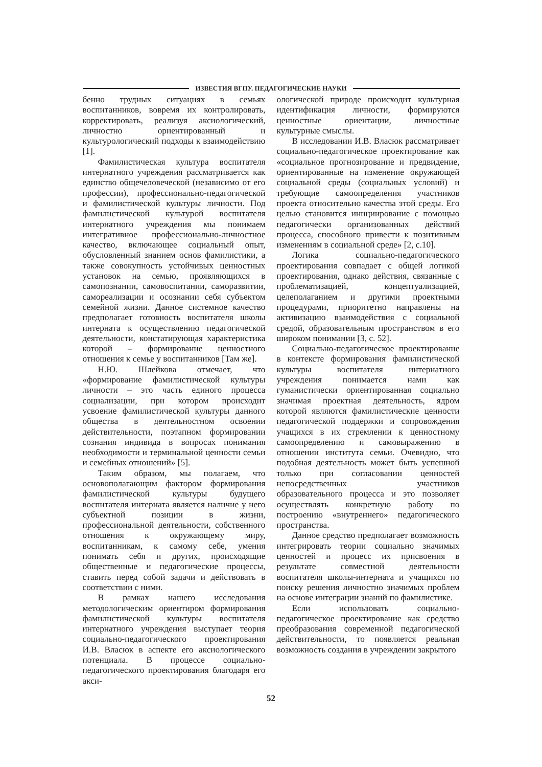ИЗВЕСТИЯ ВГПУ. ПЕДАГОГИЧЕСКИЕ НАУКИ
бенно трудных ситуациях в семьях воспитанников, вовремя их контролировать, корректировать, реализуя аксиологический, личностно ориентированный и культурологический подходы к взаимодействию [1].
Фамилистическая культура воспитателя интернатного учреждения рассматривается как единство общечеловеческой (независимо от его профессии), профессионально-педагогической и фамилистической культуры личности. Под фамилистической культурой воспитателя интернатного учреждения мы понимаем интегративное профессионально-личностное качество, включающее социальный опыт, обусловленный знанием основ фамилистики, а также совокупность устойчивых ценностных установок на семью, проявляющихся в самопознании, самовоспитании, саморазвитии, самореализации и осознании себя субъектом семейной жизни. Данное системное качество предполагает готовность воспитателя школы интерната к осуществлению педагогической деятельности, констатирующая характеристика которой – формирование ценностного отношения к семье у воспитанников [Там же].
Н.Ю. Шлейкова отмечает, что «формирование фамилистической культуры личности – это часть единого процесса социализации, при котором происходит усвоение фамилистической культуры данного общества в деятельностном освоении действительности, поэтапном формировании сознания индивида в вопросах понимания необходимости и терминальной ценности семьи и семейных отношений» [5].
Таким образом, мы полагаем, что основополагающим фактором формирования фамилистической культуры будущего воспитателя интерната является наличие у него субъектной позиции в жизни, профессиональной деятельности, собственного отношения к окружающему миру, воспитанникам, к самому себе, умения понимать себя и других, происходящие общественные и педагогические процессы, ставить перед собой задачи и действовать в соответствии с ними.
В рамках нашего исследования методологическим ориентиром формирования фамилистической культуры воспитателя интернатного учреждения выступает теория социально-педагогического проектирования И.В. Власюк в аспекте его аксиологического потенциала. В процессе социально-педагогического проектирования благодаря его акси-
ологической природе происходит культурная идентификация личности, формируются ценностные ориентации, личностные культурные смыслы.
В исследовании И.В. Власюк рассматривает социально-педагогическое проектирование как «социальное прогнозирование и предвидение, ориентированные на изменение окружающей социальной среды (социальных условий) и требующие самоопределения участников проекта относительно качества этой среды. Его целью становится инициирование с помощью педагогически организованных действий процесса, способного привести к позитивным изменениям в социальной среде» [2, с.10].
Логика социально-педагогического проектирования совпадает с общей логикой проектирования, однако действия, связанные с проблематизацией, концептуализацией, целеполаганием и другими проектными процедурами, приоритетно направлены на активизацию взаимодействия с социальной средой, образовательным пространством в его широком понимании [3, с. 52].
Социально-педагогическое проектирование в контексте формирования фамилистической культуры воспитателя интернатного учреждения понимается нами как гуманистически ориентированная социально значимая проектная деятельность, ядром которой являются фамилистические ценности педагогической поддержки и сопровождения учащихся в их стремлении к ценностному самоопределению и самовыражению в отношении института семьи. Очевидно, что подобная деятельность может быть успешной только при согласовании ценностей непосредственных участников образовательного процесса и это позволяет осуществлять конкретную работу по построению «внутреннего» педагогического пространства.
Данное средство предполагает возможность интегрировать теории социально значимых ценностей и процесс их присвоения в результате совместной деятельности воспитателя школы-интерната и учащихся по поиску решения личностно значимых проблем на основе интеграции знаний по фамилистике.
Если использовать социально-педагогическое проектирование как средство преобразования современной педагогической действительности, то появляется реальная возможность создания в учреждении закрытого
52